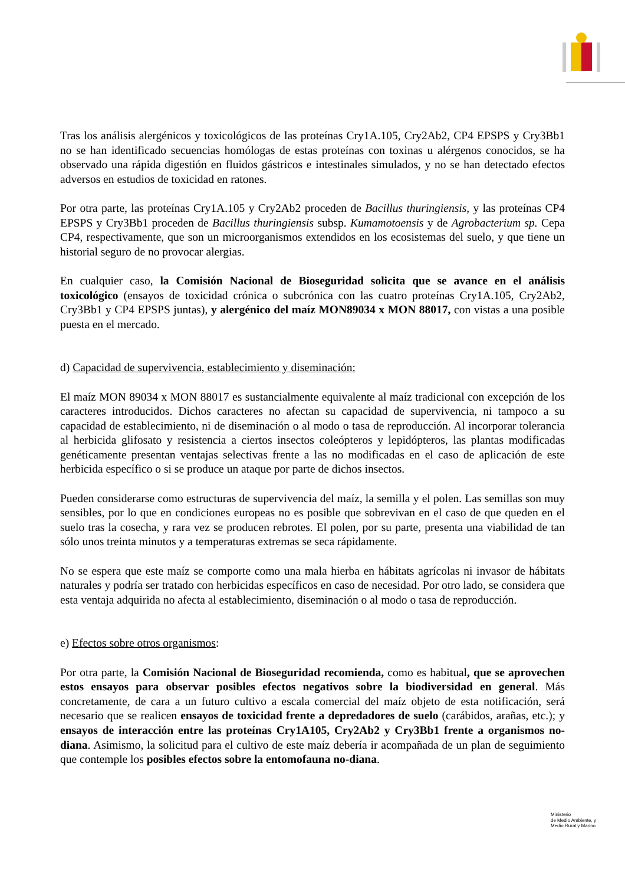Tras los análisis alergénicos y toxicológicos de las proteínas Cry1A.105, Cry2Ab2, CP4 EPSPS y Cry3Bb1 no se han identificado secuencias homólogas de estas proteínas con toxinas u alérgenos conocidos, se ha observado una rápida digestión en fluidos gástricos e intestinales simulados, y no se han detectado efectos adversos en estudios de toxicidad en ratones.
Por otra parte, las proteínas Cry1A.105 y Cry2Ab2 proceden de Bacillus thuringiensis, y las proteínas CP4 EPSPS y Cry3Bb1 proceden de Bacillus thuringiensis subsp. Kumamotoensis y de Agrobacterium sp. Cepa CP4, respectivamente, que son un microorganismos extendidos en los ecosistemas del suelo, y que tiene un historial seguro de no provocar alergias.
En cualquier caso, la Comisión Nacional de Bioseguridad solicita que se avance en el análisis toxicológico (ensayos de toxicidad crónica o subcrónica con las cuatro proteínas Cry1A.105, Cry2Ab2, Cry3Bb1 y CP4 EPSPS juntas), y alergénico del maíz MON89034 x MON 88017, con vistas a una posible puesta en el mercado.
d) Capacidad de supervivencia, establecimiento y diseminación:
El maíz MON 89034 x MON 88017 es sustancialmente equivalente al maíz tradicional con excepción de los caracteres introducidos. Dichos caracteres no afectan su capacidad de supervivencia, ni tampoco a su capacidad de establecimiento, ni de diseminación o al modo o tasa de reproducción. Al incorporar tolerancia al herbicida glifosato y resistencia a ciertos insectos coleópteros y lepidópteros, las plantas modificadas genéticamente presentan ventajas selectivas frente a las no modificadas en el caso de aplicación de este herbicida específico o si se produce un ataque por parte de dichos insectos.
Pueden considerarse como estructuras de supervivencia del maíz, la semilla y el polen. Las semillas son muy sensibles, por lo que en condiciones europeas no es posible que sobrevivan en el caso de que queden en el suelo tras la cosecha, y rara vez se producen rebrotes. El polen, por su parte, presenta una viabilidad de tan sólo unos treinta minutos y a temperaturas extremas se seca rápidamente.
No se espera que este maíz se comporte como una mala hierba en hábitats agrícolas ni invasor de hábitats naturales y podría ser tratado con herbicidas específicos en caso de necesidad. Por otro lado, se considera que esta ventaja adquirida no afecta al establecimiento, diseminación o al modo o tasa de reproducción.
e) Efectos sobre otros organismos:
Por otra parte, la Comisión Nacional de Bioseguridad recomienda, como es habitual, que se aprovechen estos ensayos para observar posibles efectos negativos sobre la biodiversidad en general. Más concretamente, de cara a un futuro cultivo a escala comercial del maíz objeto de esta notificación, será necesario que se realicen ensayos de toxicidad frente a depredadores de suelo (carábidos, arañas, etc.); y ensayos de interacción entre las proteínas Cry1A105, Cry2Ab2 y Cry3Bb1 frente a organismos no-diana. Asimismo, la solicitud para el cultivo de este maíz debería ir acompañada de un plan de seguimiento que contemple los posibles efectos sobre la entomofauna no-diana.
Ministerio
de Medio Ambiente, y
Medio Rural y Marino